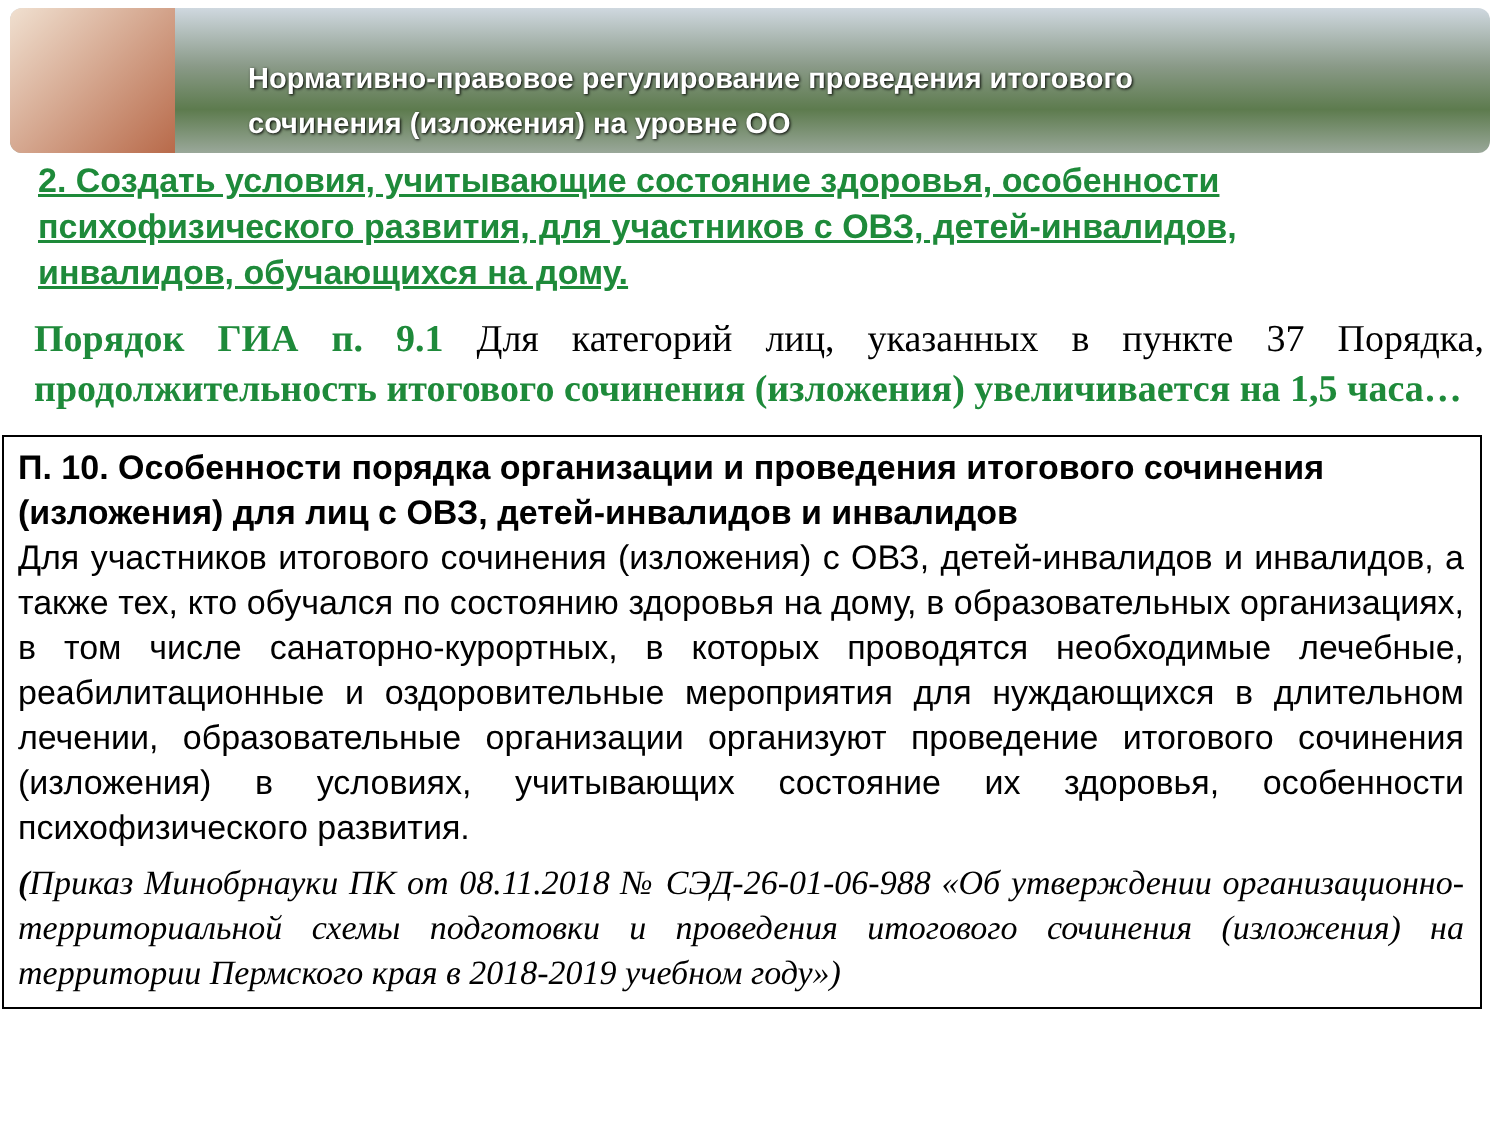Нормативно-правовое регулирование проведения итогового
сочинения (изложения) на уровне ОО
2. Создать условия, учитывающие состояние здоровья, особенности психофизического развития, для участников с ОВЗ, детей-инвалидов, инвалидов, обучающихся на дому.
Порядок ГИА п. 9.1 Для категорий лиц, указанных в пункте 37 Порядка, продолжительность итогового сочинения (изложения) увеличивается на 1,5 часа…
П. 10. Особенности порядка организации и проведения итогового сочинения (изложения) для лиц с ОВЗ, детей-инвалидов и инвалидов
Для участников итогового сочинения (изложения) с ОВЗ, детей-инвалидов и инвалидов, а также тех, кто обучался по состоянию здоровья на дому, в образовательных организациях, в том числе санаторно-курортных, в которых проводятся необходимые лечебные, реабилитационные и оздоровительные мероприятия для нуждающихся в длительном лечении, образовательные организации организуют проведение итогового сочинения (изложения) в условиях, учитывающих состояние их здоровья, особенности психофизического развития.
(Приказ Минобрнауки ПК от 08.11.2018 № СЭД-26-01-06-988 «Об утверждении организационно-территориальной схемы подготовки и проведения итогового сочинения (изложения) на территории Пермского края в 2018-2019 учебном году»)